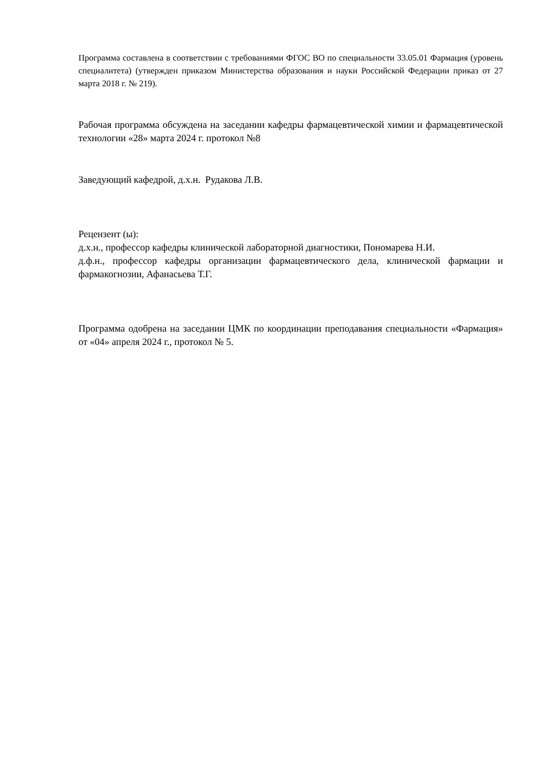Программа составлена в соответствии с требованиями ФГОС ВО по специальности 33.05.01 Фармация (уровень специалитета) (утвержден приказом Министерства образования и науки Российской Федерации приказ от 27 марта 2018 г. № 219).
Рабочая программа обсуждена на заседании кафедры фармацевтической химии и фармацевтической технологии «28» марта 2024 г. протокол №8
Заведующий кафедрой, д.х.н. Рудакова Л.В.
Рецензент (ы):
д.х.н., профессор кафедры клинической лабораторной диагностики, Пономарева Н.И.
д.ф.н., профессор кафедры организации фармацевтического дела, клинической фармации и фармакогнозии, Афанасьева Т.Г.
Программа одобрена на заседании ЦМК по координации преподавания специальности «Фармация» от «04» апреля 2024 г., протокол № 5.